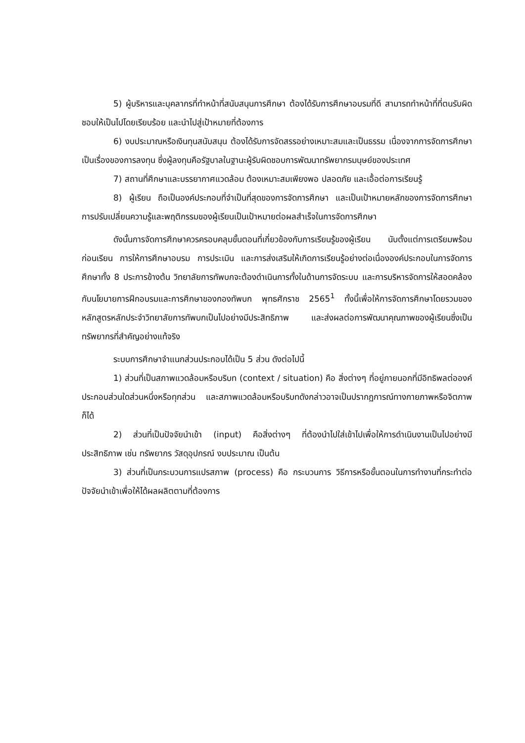5) ผู้บริหารและบุคลากรที่ทำหน้าที่สนับสนุนการศึกษา ต้องได้รับการศึกษาอบรมที่ดี สามารถทำหน้าที่ที่ตนรับผิดชอบให้เป็นไปโดยเรียบร้อย และนำไปสู่เป้าหมายที่ต้องการ
6) งบประมาณหรือเงินทุนสนับสนุน ต้องได้รับการจัดสรรอย่างเหมาะสมและเป็นธรรม เนื่องจากการจัดการศึกษาเป็นเรื่องของการลงทุน ซึ่งผู้ลงทุนคือรัฐบาลในฐานะผู้รับผิดชอบการพัฒนาทรัพยากรมนุษย์ของประเทศ
7) สถานที่ศึกษาและบรรยากาศแวดล้อม ต้องเหมาะสมเพียงพอ ปลอดภัย และเอื้อต่อการเรียนรู้
8) ผู้เรียน ถือเป็นองค์ประกอบที่จำเป็นที่สุดของการจัดการศึกษา และเป็นเป้าหมายหลักของการจัดการศึกษา การปรับเปลี่ยนความรู้และพฤติกรรมของผู้เรียนเป็นเป้าหมายต่อผลสำเร็จในการจัดการศึกษา
ดังนั้นการจัดการศึกษาควรครอบคลุมขั้นตอนที่เกี่ยวข้องกับการเรียนรู้ของผู้เรียน นับตั้งแต่การเตรียมพร้อมก่อนเรียน การให้การศึกษาอบรม การประเมิน และการส่งเสริมให้เกิดการเรียนรู้อย่างต่อเนื่ององค์ประกอบในการจัดการศึกษาทั้ง 8 ประการข้างต้น วิทยาลัยการทัพบกจะต้องดำเนินการทั้งในด้านการจัดระบบ และการบริหารจัดการให้สอดคล้องกับนโยบายการฝึกอบรมและการศึกษาของกองทัพบก พุทธศักราช 2565<sup>1</sup> ทั้งนี้เพื่อให้การจัดการศึกษาโดยรวมของหลักสูตรหลักประจำวิทยาลัยการทัพบกเป็นไปอย่างมีประสิทธิภาพ และส่งผลต่อการพัฒนาคุณภาพของผู้เรียนซึ่งเป็นทรัพยากรที่สำคัญอย่างแท้จริง
ระบบการศึกษาจำแนกส่วนประกอบได้เป็น 5 ส่วน ดังต่อไปนี้
1) ส่วนที่เป็นสภาพแวดล้อมหรือบริบท (context / situation) คือ สิ่งต่างๆ ที่อยู่ภายนอกที่มีอิทธิพลต่อองค์ประกอบส่วนใดส่วนหนึ่งหรือทุกส่วน และสภาพแวดล้อมหรือบริบทดังกล่าวอาจเป็นปรากฏการณ์ทางกายภาพหรือจิตภาพก็ได้
2) ส่วนที่เป็นปัจจัยนำเข้า (input) คือสิ่งต่างๆ ที่ต้องนำไปใส่เข้าไปเพื่อให้การดำเนินงานเป็นไปอย่างมีประสิทธิภาพ เช่น ทรัพยากร วัสดุอุปกรณ์ งบประมาณ เป็นต้น
3) ส่วนที่เป็นกระบวนการแปรสภาพ (process) คือ กระบวนการ วิธีการหรือขั้นตอนในการทำงานที่กระทำต่อปัจจัยนำเข้าเพื่อให้ได้ผลผลิตตามที่ต้องการ